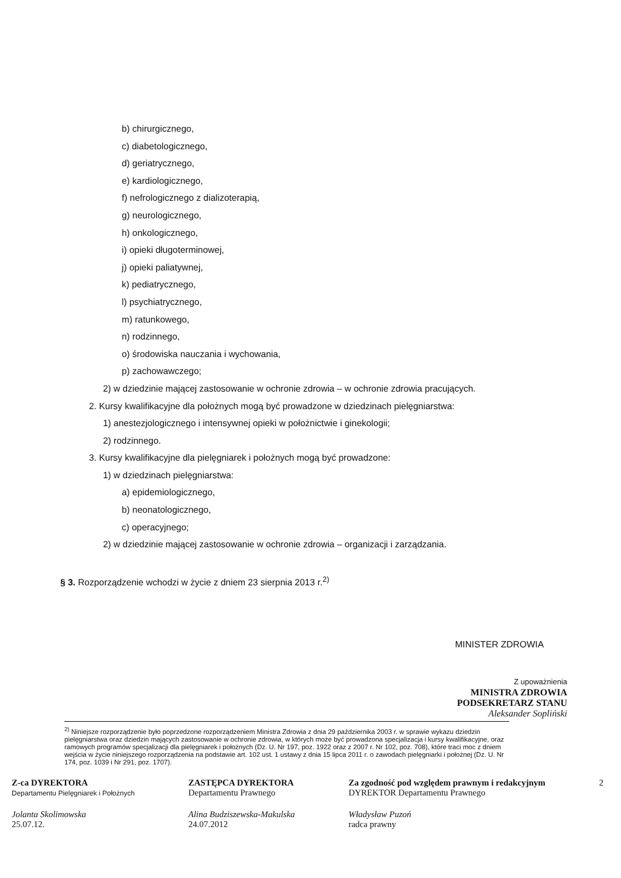b) chirurgicznego,
c) diabetologicznego,
d) geriatrycznego,
e) kardiologicznego,
f) nefrologicznego z dializoterapią,
g) neurologicznego,
h) onkologicznego,
i) opieki długoterminowej,
j) opieki paliatywnej,
k) pediatrycznego,
l) psychiatrycznego,
m) ratunkowego,
n) rodzinnego,
o) środowiska nauczania i wychowania,
p) zachowawczego;
2) w dziedzinie mającej zastosowanie w ochronie zdrowia – w ochronie zdrowia pracujących.
2. Kursy kwalifikacyjne dla położnych mogą być prowadzone w dziedzinach pielęgniarstwa:
1) anestezjologicznego i intensywnej opieki w położnictwie i ginekologii;
2) rodzinnego.
3. Kursy kwalifikacyjne dla pielęgniarek i położnych mogą być prowadzone:
1) w dziedzinach pielęgniarstwa:
a) epidemiologicznego,
b) neonatologicznego,
c) operacyjnego;
2) w dziedzinie mającej zastosowanie w ochronie zdrowia – organizacji i zarządzania.
§ 3. Rozporządzenie wchodzi w życie z dniem 23 sierpnia 2013 r.<sup>2)</sup>
MINISTER ZDROWIA
Z upoważnienia
MINISTRA ZDROWIA
PODSEKRETARZ STANU
Aleksander Sopliński
<sup>2)</sup> Niniejsze rozporządzenie było poprzedzone rozporządzeniem Ministra Zdrowia z dnia 29 października 2003 r. w sprawie wykazu dziedzin pielęgniarstwa oraz dziedzin mających zastosowanie w ochronie zdrowia, w których może być prowadzona specjalizacja i kursy kwalifikacyjne, oraz ramowych programów specjalizacji dla pielęgniarek i położnych (Dz. U. Nr 197, poz. 1922 oraz z 2007 r. Nr 102, poz. 708), które traci moc z dniem wejścia w życie niniejszego rozporządzenia na podstawie art. 102 ust. 1 ustawy z dnia 15 lipca 2011 r. o zawodach pielęgniarki i położnej (Dz. U. Nr 174, poz. 1039 i Nr 291, poz. 1707).
Z-ca DYREKTORA
Departamentu Pielęgniarek i Położnych
Jolanta Skolimowska
25.07.12.
ZASTĘPCA DYREKTORA
Departamentu Prawnego
Alina Budziszewska-Makulska
24.07.2012
Za zgodność pod względem prawnym i redakcyjnym
DYREKTOR Departamentu Prawnego
Władysław Puzoń
radca prawny
2